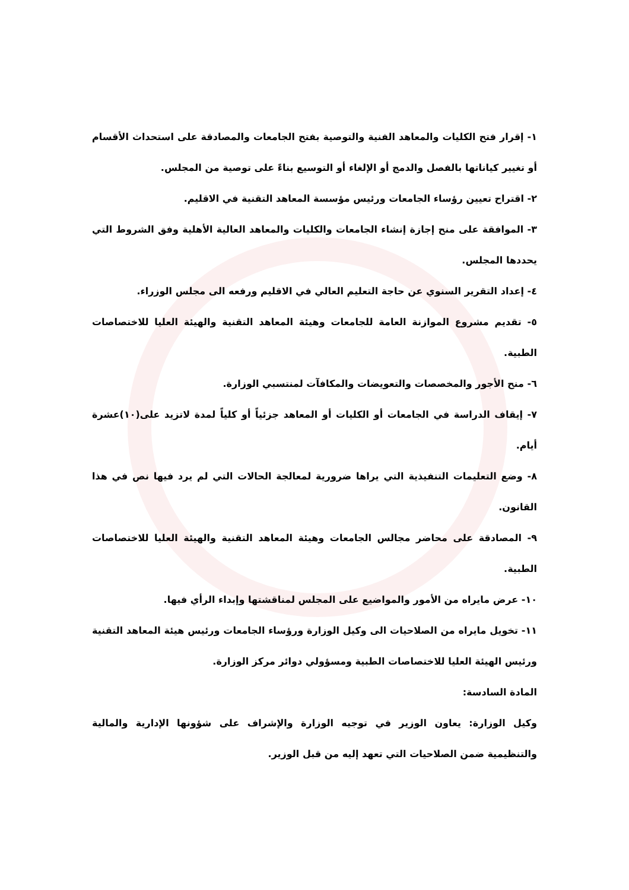١- إقرار فتح الكليات والمعاهد الفنية والتوصية بفتح الجامعات والمصادقة على استحداث الأقسام أو تغيير كياناتها بالفصل والدمج أو الإلغاء أو التوسيع بناءً على توصية من المجلس.
٢- اقتراح تعيين رؤساء الجامعات ورئيس مؤسسة المعاهد التقنية في الاقليم.
٣- الموافقة على منح إجازة إنشاء الجامعات والكليات والمعاهد العالية الأهلية وفق الشروط التي يحددها المجلس.
٤- إعداد التقرير السنوي عن حاجة التعليم العالي في الاقليم ورفعه الى مجلس الوزراء.
٥- تقديم مشروع الموازنة العامة للجامعات وهيئة المعاهد التقنية والهيئة العليا للاختصاصات الطبية.
٦- منح الأجور والمخصصات والتعويضات والمكافآت لمنتسبي الوزارة.
٧- إيقاف الدراسة في الجامعات أو الكليات أو المعاهد جزئياً أو كلياً لمدة لاتزيد على(١٠)عشرة أيام.
٨- وضع التعليمات التنفيذية التي يراها ضرورية لمعالجة الحالات التي لم يرد فيها نص في هذا القانون.
٩- المصادقة على محاضر مجالس الجامعات وهيئة المعاهد التقنية والهيئة العليا للاختصاصات الطبية.
١٠- عرض مايراه من الأمور والمواضيع على المجلس لمناقشتها وإبداء الرأي فيها.
١١- تخويل مايراه من الصلاحيات الى وكيل الوزارة ورؤساء الجامعات ورئيس هيئة المعاهد التقنية ورئيس الهيئة العليا للاختصاصات الطبية ومسؤولي دوائر مركز الوزارة.
المادة السادسة:
وكيل الوزارة: يعاون الوزير في توجيه الوزارة والإشراف على شؤونها الإدارية والمالية والتنظيمية ضمن الصلاحيات التي تعهد إليه من قبل الوزير.